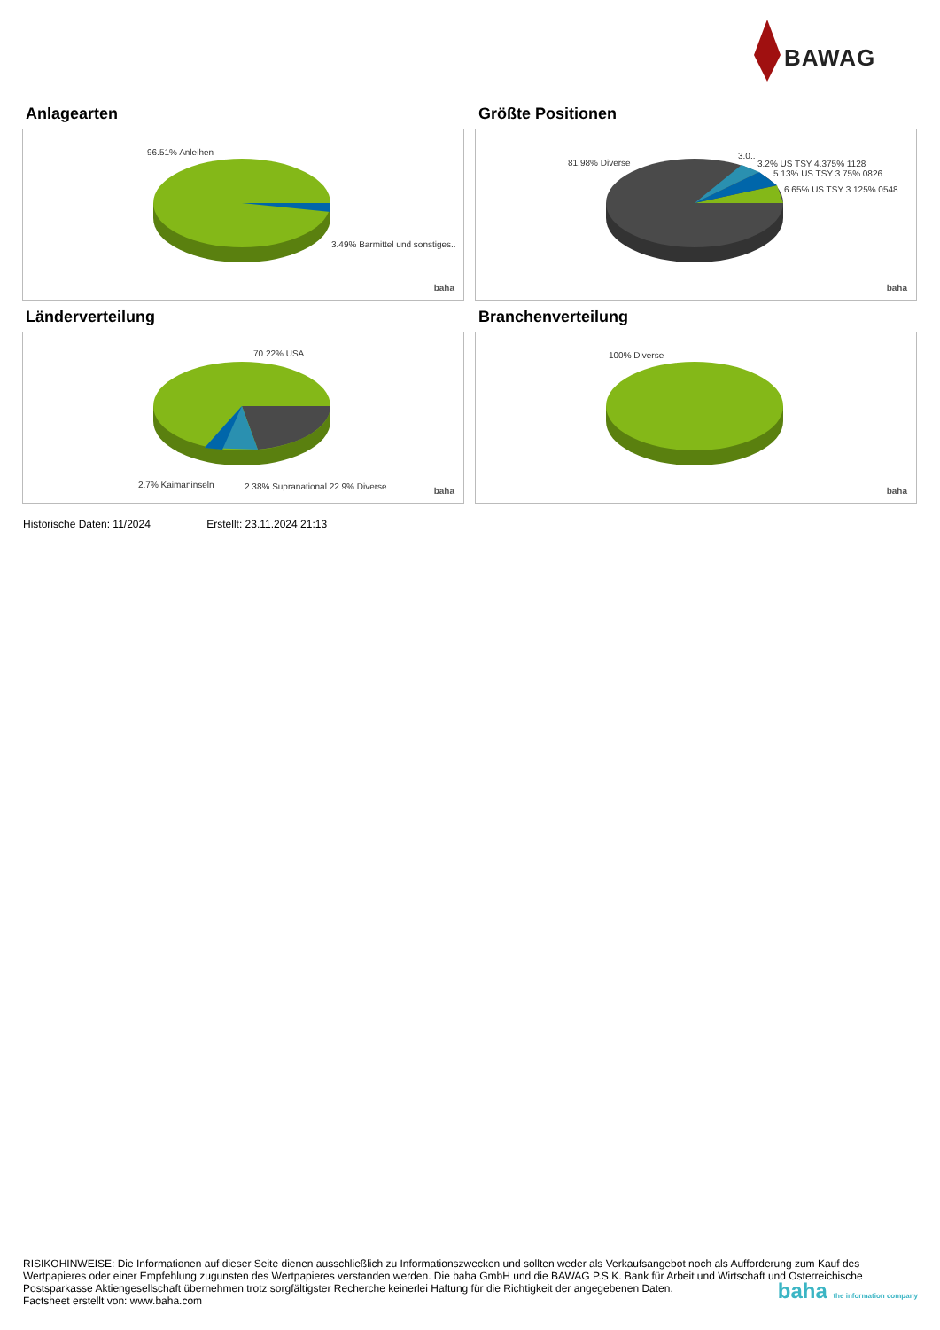BAWAG
Anlagearten
96.51% Anleihen
3.49% Barmittel und sonstiges..
baha
Größte Positionen
81.98% Diverse
3.0..
3.2% US TSY 4.375% 1128
5.13% US TSY 3.75% 0826
6.65% US TSY 3.125% 0548
baha
Länderverteilung
70.22% USA
2.7% Kaimaninseln 2.38% Supranational 22.9% Diverse baha
Branchenverteilung
100% Diverse
baha
Historische Daten: 11/2024 Erstellt: 23.11.2024 21:13
RISIKOHINWEISE: Die Informationen auf dieser Seite dienen ausschließlich zu Informationszwecken und sollten weder als Verkaufsangebot noch als Aufforderung zum Kauf des Wertpapieres oder einer Empfehlung zugunsten des Wertpapieres verstanden werden. Die baha GmbH und die BAWAG P.S.K. Bank für Arbeit und Wirtschaft und Österreichische Postsparkasse Aktiengesellschaft übernehmen trotz sorgfältigster Recherche keinerlei Haftung für die Richtigkeit der angegebenen Daten.
Factsheet erstellt von: www.baha.com
baha the information company